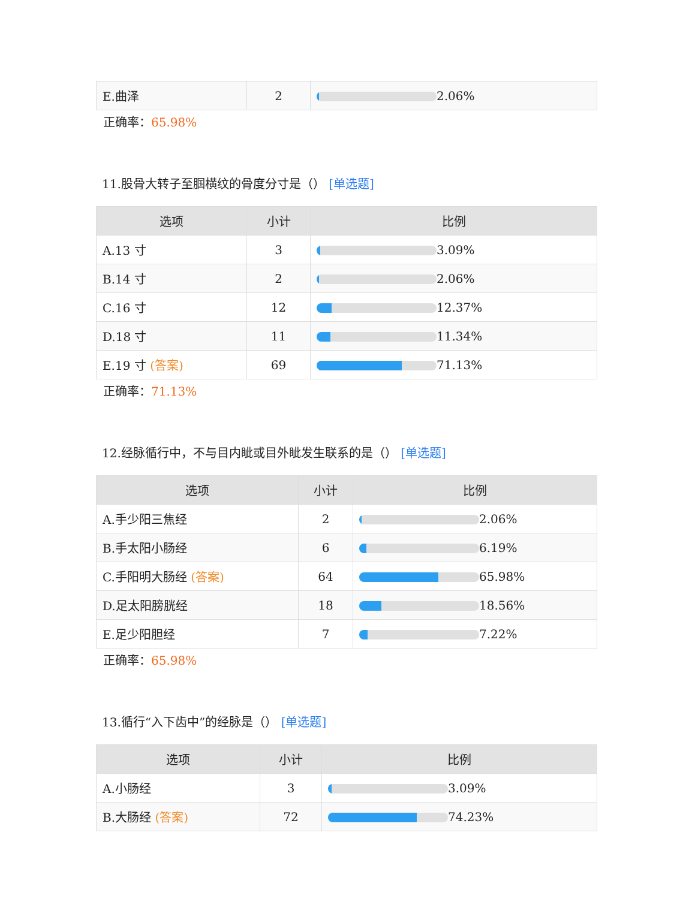| E.曲泽 | 2 | 2.06% |
正确率：65.98%
11.股骨大转子至腘横纹的骨度分寸是（） [单选题]
| 选项 | 小计 | 比例 |
| --- | --- | --- |
| A.13 寸 | 3 | 3.09% |
| B.14 寸 | 2 | 2.06% |
| C.16 寸 | 12 | 12.37% |
| D.18 寸 | 11 | 11.34% |
| E.19 寸 (答案) | 69 | 71.13% |
正确率：71.13%
12.经脉循行中，不与目内眦或目外眦发生联系的是（） [单选题]
| 选项 | 小计 | 比例 |
| --- | --- | --- |
| A.手少阳三焦经 | 2 | 2.06% |
| B.手太阳小肠经 | 6 | 6.19% |
| C.手阳明大肠经 (答案) | 64 | 65.98% |
| D.足太阳膀胱经 | 18 | 18.56% |
| E.足少阳胆经 | 7 | 7.22% |
正确率：65.98%
13.循行“入下齿中”的经脉是（） [单选题]
| 选项 | 小计 | 比例 |
| --- | --- | --- |
| A.小肠经 | 3 | 3.09% |
| B.大肠经 (答案) | 72 | 74.23% |